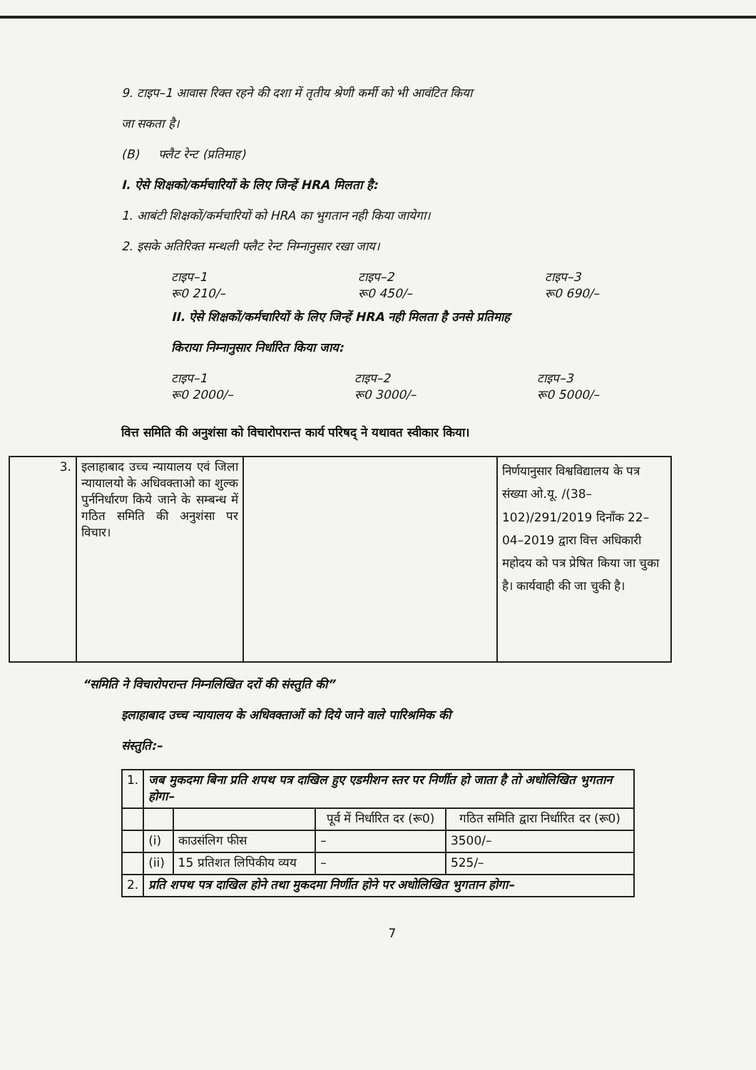9. टाइप–1 आवास रिक्त रहने की दशा में तृतीय श्रेणी कर्मी को भी आवंटित किया
जा सकता है।
(B) फ्लैट रेन्ट (प्रतिमाह)
I. ऐसे शिक्षको/कर्मचारियों के लिए जिन्हें HRA मिलता है:
1. आबंटी शिक्षकों/कर्मचारियों को HRA का भुगतान नही किया जायेगा।
2. इसके अतिरिक्त मन्थली फ्लैट रेन्ट निम्नानुसार रखा जाय।
टाइप–1
रू0 210/–
टाइप–2
रू0 450/–
टाइप–3
रू0 690/–
II. ऐसे शिक्षकों/कर्मचारियों के लिए जिन्हें HRA नही मिलता है उनसे प्रतिमाह
किराया निम्नानुसार निर्धारित किया जाय:
टाइप–1
रू0 2000/–
टाइप–2
रू0 3000/–
टाइप–3
रू0 5000/–
वित्त समिति की अनुशंसा को विचारोपरान्त कार्य परिषद् ने यथावत स्वीकार किया।
| 3. | इलाहाबाद उच्च न्यायालय एवं जिला न्यायालयो के अधिवक्ताओ का शुल्क पुर्ननिर्धारण किये जाने के सम्बन्ध में गठित समिति की अनुशंसा पर विचार। | | निर्णयानुसार विश्वविद्यालय के पत्र संख्या ओ.यू. /(38–102)/291/2019 दिनाँक 22–04–2019 द्वारा वित्त अधिकारी महोदय को पत्र प्रेषित किया जा चुका है। कार्यवाही की जा चुकी है। |
“समिति ने विचारोपरान्त निम्नलिखित दरों की संस्तुति की”
इलाहाबाद उच्च न्यायालय के अधिवक्ताओं को दिये जाने वाले पारिश्रमिक की
संस्तुति:–
| 1. | जब मुकदमा बिना प्रति शपथ पत्र दाखिल हुए एडमीशन स्तर पर निर्णीत हो जाता है तो अधोलिखित भुगतान होगा– | | | |
| | | | पूर्व में निर्धारित दर (रू0) | गठित समिति द्वारा निर्धारित दर (रू0) |
| | (i) | काउसंलिग फीस | – | 3500/– |
| | (ii) | 15 प्रतिशत लिपिकीय व्यय | – | 525/– |
| 2. | प्रति शपथ पत्र दाखिल होने तथा मुकदमा निर्णीत होने पर अधोलिखित भुगतान होगा– | | | |
7